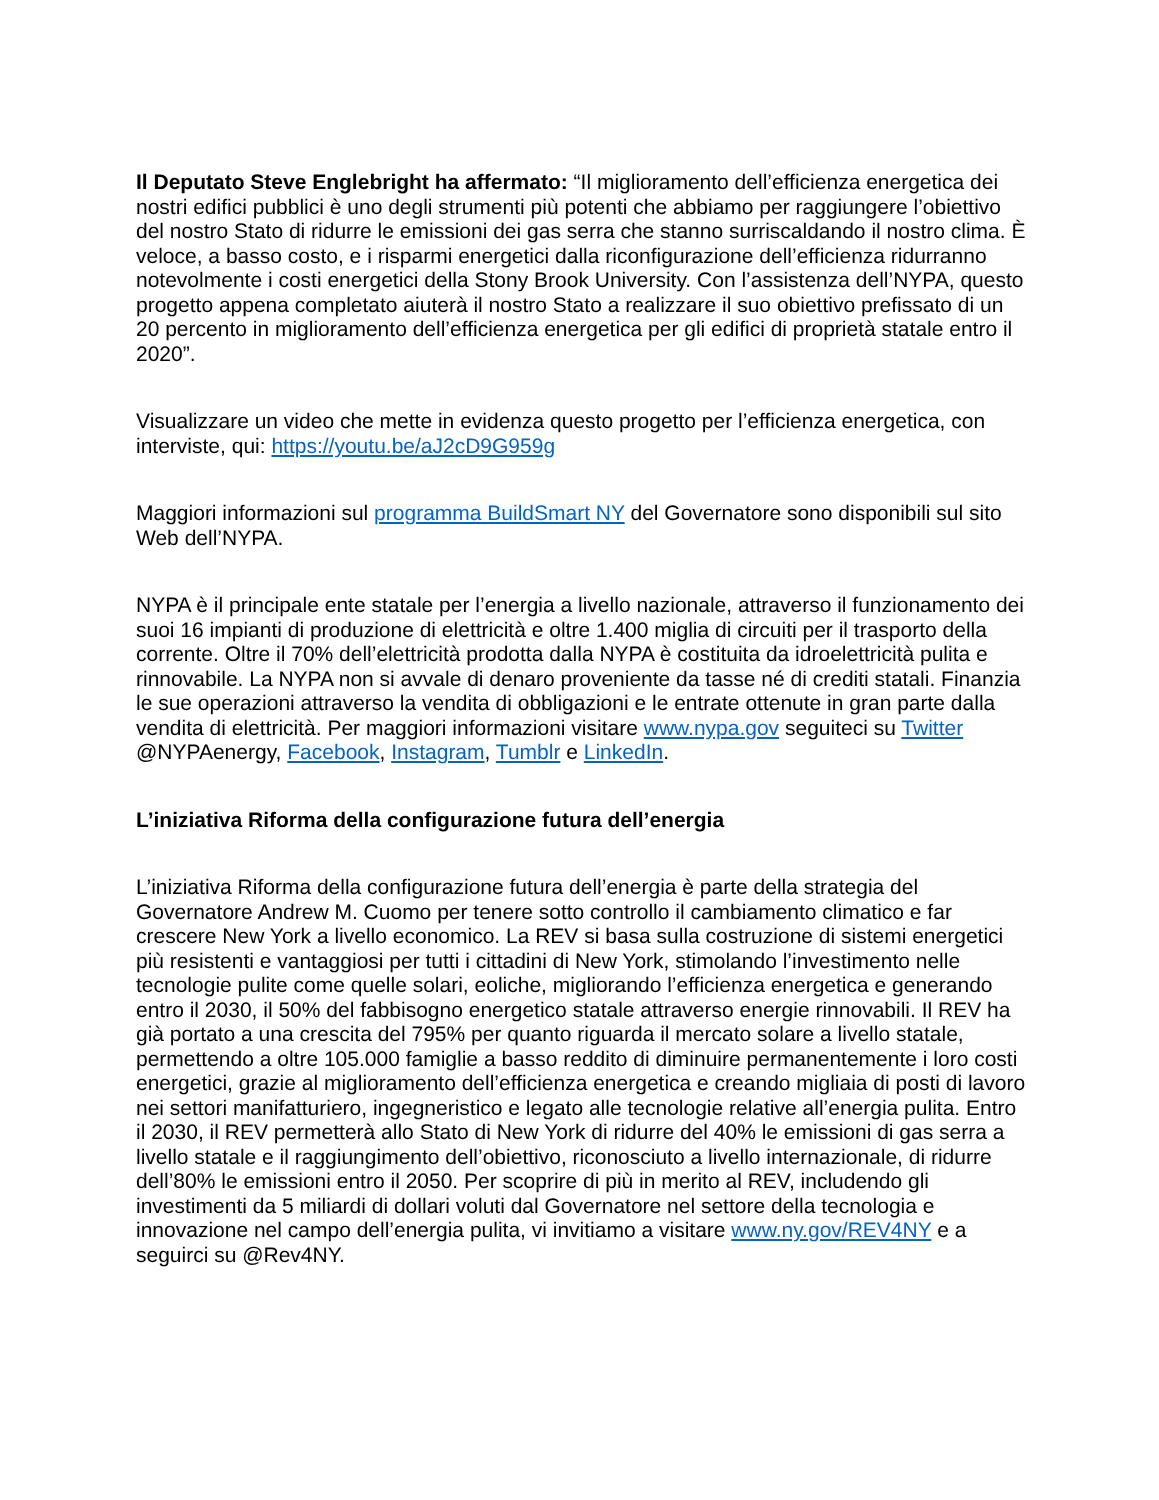Il Deputato Steve Englebright ha affermato: “Il miglioramento dell’efficienza energetica dei nostri edifici pubblici è uno degli strumenti più potenti che abbiamo per raggiungere l’obiettivo del nostro Stato di ridurre le emissioni dei gas serra che stanno surriscaldando il nostro clima. È veloce, a basso costo, e i risparmi energetici dalla riconfigurazione dell’efficienza ridurranno notevolmente i costi energetici della Stony Brook University. Con l’assistenza dell’NYPA, questo progetto appena completato aiuterà il nostro Stato a realizzare il suo obiettivo prefissato di un 20 percento in miglioramento dell’efficienza energetica per gli edifici di proprietà statale entro il 2020”.
Visualizzare un video che mette in evidenza questo progetto per l’efficienza energetica, con interviste, qui: https://youtu.be/aJ2cD9G959g
Maggiori informazioni sul programma BuildSmart NY del Governatore sono disponibili sul sito Web dell’NYPA.
NYPA è il principale ente statale per l’energia a livello nazionale, attraverso il funzionamento dei suoi 16 impianti di produzione di elettricità e oltre 1.400 miglia di circuiti per il trasporto della corrente. Oltre il 70% dell’elettricità prodotta dalla NYPA è costituita da idroelettricità pulita e rinnovabile. La NYPA non si avvale di denaro proveniente da tasse né di crediti statali. Finanzia le sue operazioni attraverso la vendita di obbligazioni e le entrate ottenute in gran parte dalla vendita di elettricità. Per maggiori informazioni visitare www.nypa.gov seguiteci su Twitter @NYPAenergy, Facebook, Instagram, Tumblr e LinkedIn.
L’iniziativa Riforma della configurazione futura dell’energia
L’iniziativa Riforma della configurazione futura dell’energia è parte della strategia del Governatore Andrew M. Cuomo per tenere sotto controllo il cambiamento climatico e far crescere New York a livello economico. La REV si basa sulla costruzione di sistemi energetici più resistenti e vantaggiosi per tutti i cittadini di New York, stimolando l’investimento nelle tecnologie pulite come quelle solari, eoliche, migliorando l’efficienza energetica e generando entro il 2030, il 50% del fabbisogno energetico statale attraverso energie rinnovabili. Il REV ha già portato a una crescita del 795% per quanto riguarda il mercato solare a livello statale, permettendo a oltre 105.000 famiglie a basso reddito di diminuire permanentemente i loro costi energetici, grazie al miglioramento dell’efficienza energetica e creando migliaia di posti di lavoro nei settori manifatturiero, ingegneristico e legato alle tecnologie relative all’energia pulita. Entro il 2030, il REV permetterà allo Stato di New York di ridurre del 40% le emissioni di gas serra a livello statale e il raggiungimento dell’obiettivo, riconosciuto a livello internazionale, di ridurre dell’80% le emissioni entro il 2050. Per scoprire di più in merito al REV, includendo gli investimenti da 5 miliardi di dollari voluti dal Governatore nel settore della tecnologia e innovazione nel campo dell’energia pulita, vi invitiamo a visitare www.ny.gov/REV4NY e a seguirci su @Rev4NY.